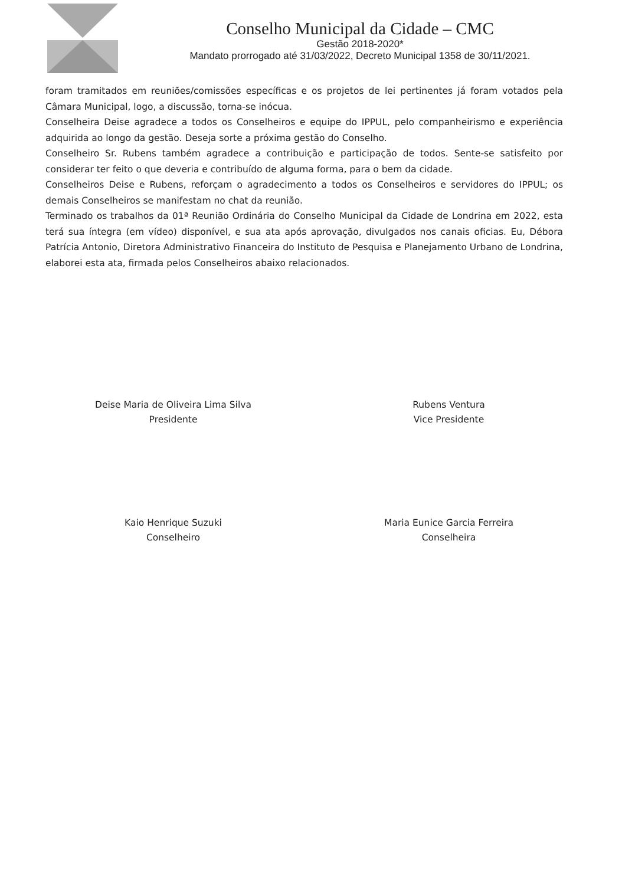Conselho Municipal da Cidade – CMC
Gestão 2018-2020*
Mandato prorrogado até 31/03/2022, Decreto Municipal 1358 de 30/11/2021.
foram tramitados em reuniões/comissões específicas e os projetos de lei pertinentes já foram votados pela Câmara Municipal, logo, a discussão, torna-se inócua.
Conselheira Deise agradece a todos os Conselheiros e equipe do IPPUL, pelo companheirismo e experiência adquirida ao longo da gestão. Deseja sorte a próxima gestão do Conselho.
Conselheiro Sr. Rubens também agradece a contribuição e participação de todos. Sente-se satisfeito por considerar ter feito o que deveria e contribuído de alguma forma, para o bem da cidade.
Conselheiros Deise e Rubens, reforçam o agradecimento a todos os Conselheiros e servidores do IPPUL; os demais Conselheiros se manifestam no chat da reunião.
Terminado os trabalhos da 01ª Reunião Ordinária do Conselho Municipal da Cidade de Londrina em 2022, esta terá sua íntegra (em vídeo) disponível, e sua ata após aprovação, divulgados nos canais oficias. Eu, Débora Patrícia Antonio, Diretora Administrativo Financeira do Instituto de Pesquisa e Planejamento Urbano de Londrina, elaborei esta ata, firmada pelos Conselheiros abaixo relacionados.
Deise Maria de Oliveira Lima Silva
Presidente
Rubens Ventura
Vice Presidente
Kaio Henrique Suzuki
Conselheiro
Maria Eunice Garcia Ferreira
Conselheira